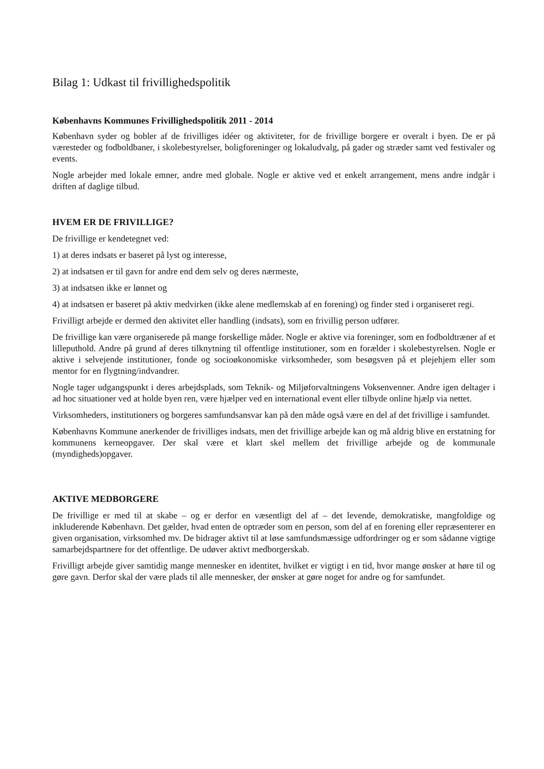Bilag 1: Udkast til frivillighedspolitik
Københavns Kommunes Frivillighedspolitik 2011 - 2014
København syder og bobler af de frivilliges idéer og aktiviteter, for de frivillige borgere er overalt i byen. De er på væresteder og fodboldbaner, i skolebestyrelser, boligforeninger og lokaludvalg, på gader og stræder samt ved festivaler og events.
Nogle arbejder med lokale emner, andre med globale. Nogle er aktive ved et enkelt arrangement, mens andre indgår i driften af daglige tilbud.
HVEM ER DE FRIVILLIGE?
De frivillige er kendetegnet ved:
1) at deres indsats er baseret på lyst og interesse,
2) at indsatsen er til gavn for andre end dem selv og deres nærmeste,
3) at indsatsen ikke er lønnet og
4) at indsatsen er baseret på aktiv medvirken (ikke alene medlemskab af en forening) og finder sted i organiseret regi.
Frivilligt arbejde er dermed den aktivitet eller handling (indsats), som en frivillig person udfører.
De frivillige kan være organiserede på mange forskellige måder. Nogle er aktive via foreninger, som en fodboldtræner af et lilleputhold. Andre på grund af deres tilknytning til offentlige institutioner, som en forælder i skolebestyrelsen. Nogle er aktive i selvejende institutioner, fonde og socioøkonomiske virksomheder, som besøgsven på et plejehjem eller som mentor for en flygtning/indvandrer.
Nogle tager udgangspunkt i deres arbejdsplads, som Teknik- og Miljøforvaltningens Voksenvenner. Andre igen deltager i ad hoc situationer ved at holde byen ren, være hjælper ved en international event eller tilbyde online hjælp via nettet.
Virksomheders, institutioners og borgeres samfundsansvar kan på den måde også være en del af det frivillige i samfundet.
Københavns Kommune anerkender de frivilliges indsats, men det frivillige arbejde kan og må aldrig blive en erstatning for kommunens kerneopgaver. Der skal være et klart skel mellem det frivillige arbejde og de kommunale (myndigheds)opgaver.
AKTIVE MEDBORGERE
De frivillige er med til at skabe – og er derfor en væsentligt del af – det levende, demokratiske, mangfoldige og inkluderende København. Det gælder, hvad enten de optræder som en person, som del af en forening eller repræsenterer en given organisation, virksomhed mv. De bidrager aktivt til at løse samfundsmæssige udfordringer og er som sådanne vigtige samarbejdspartnere for det offentlige. De udøver aktivt medborgerskab.
Frivilligt arbejde giver samtidig mange mennesker en identitet, hvilket er vigtigt i en tid, hvor mange ønsker at høre til og gøre gavn. Derfor skal der være plads til alle mennesker, der ønsker at gøre noget for andre og for samfundet.